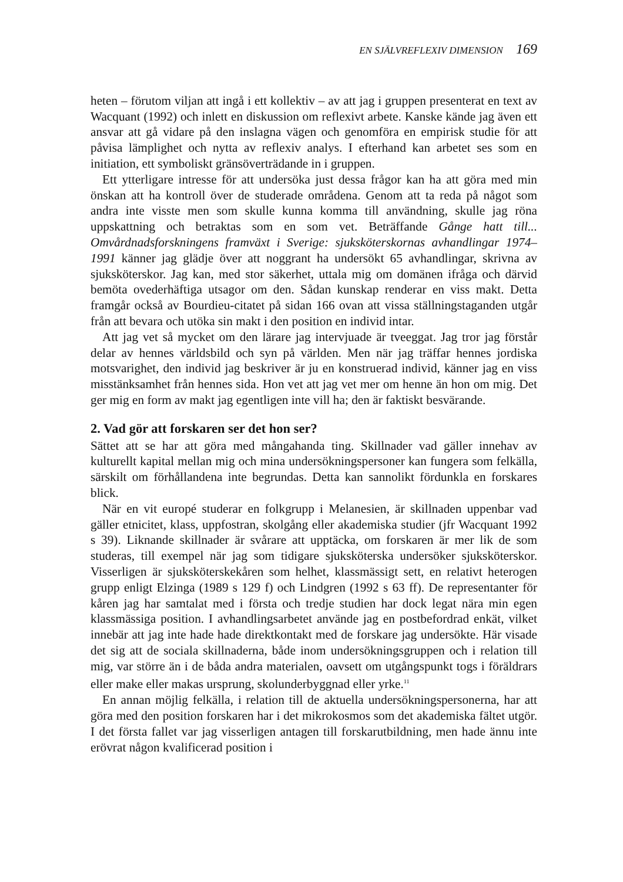EN SJÄLVREFLEXIV DIMENSION 169
heten – förutom viljan att ingå i ett kollektiv – av att jag i gruppen presenterat en text av Wacquant (1992) och inlett en diskussion om reflexivt arbete. Kanske kände jag även ett ansvar att gå vidare på den inslagna vägen och genomföra en empirisk studie för att påvisa lämplighet och nytta av reflexiv analys. I efterhand kan arbetet ses som en initiation, ett symboliskt gränsöverträdande in i gruppen.
Ett ytterligare intresse för att undersöka just dessa frågor kan ha att göra med min önskan att ha kontroll över de studerade områdena. Genom att ta reda på något som andra inte visste men som skulle kunna komma till användning, skulle jag röna uppskattning och betraktas som en som vet. Beträffande Gånge hatt till... Omvårdnadsforskningens framväxt i Sverige: sjuksköterskornas avhandlingar 1974–1991 känner jag glädje över att noggrant ha undersökt 65 avhandlingar, skrivna av sjuksköterskor. Jag kan, med stor säkerhet, uttala mig om domänen ifråga och därvid bemöta ovederhäftiga utsagor om den. Sådan kunskap renderar en viss makt. Detta framgår också av Bourdieu-citatet på sidan 166 ovan att vissa ställningstaganden utgår från att bevara och utöka sin makt i den position en individ intar.
Att jag vet så mycket om den lärare jag intervjuade är tveeggat. Jag tror jag förstår delar av hennes världsbild och syn på världen. Men när jag träffar hennes jordiska motsvarighet, den individ jag beskriver är ju en konstruerad individ, känner jag en viss misstänksamhet från hennes sida. Hon vet att jag vet mer om henne än hon om mig. Det ger mig en form av makt jag egentligen inte vill ha; den är faktiskt besvärande.
2. Vad gör att forskaren ser det hon ser?
Sättet att se har att göra med mångahanda ting. Skillnader vad gäller innehav av kulturellt kapital mellan mig och mina undersökningspersoner kan fungera som felkälla, särskilt om förhållandena inte begrundas. Detta kan sannolikt fördunkla en forskares blick.
När en vit europé studerar en folkgrupp i Melanesien, är skillnaden uppenbar vad gäller etnicitet, klass, uppfostran, skolgång eller akademiska studier (jfr Wacquant 1992 s 39). Liknande skillnader är svårare att upptäcka, om forskaren är mer lik de som studeras, till exempel när jag som tidigare sjuksköterska undersöker sjuksköterskor. Visserligen är sjuksköterskekåren som helhet, klassmässigt sett, en relativt heterogen grupp enligt Elzinga (1989 s 129 f) och Lindgren (1992 s 63 ff). De representanter för kåren jag har samtalat med i första och tredje studien har dock legat nära min egen klassmässiga position. I avhandlingsarbetet använde jag en postbefordrad enkät, vilket innebär att jag inte hade hade direktkontakt med de forskare jag undersökte. Här visade det sig att de sociala skillnaderna, både inom undersökningsgruppen och i relation till mig, var större än i de båda andra materialen, oavsett om utgångspunkt togs i föräldrars eller make eller makas ursprung, skolunderbyggnad eller yrke.<sup>11</sup>
En annan möjlig felkälla, i relation till de aktuella undersökningspersonerna, har att göra med den position forskaren har i det mikrokosmos som det akademiska fältet utgör. I det första fallet var jag visserligen antagen till forskarutbildning, men hade ännu inte erövrat någon kvalificerad position i